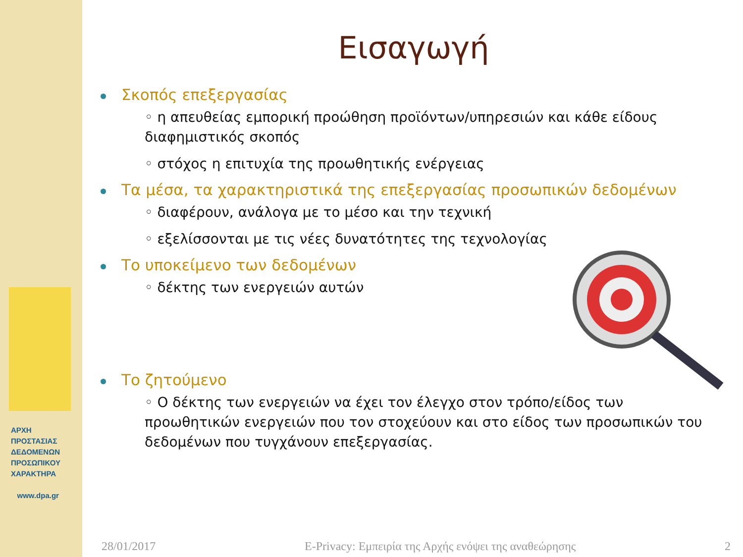ΑΡΧΗ
ΠΡΟΣΤΑΣΙΑΣ
ΔΕΔΟΜΕΝΩΝ
ΠΡΟΣΩΠΙΚΟΥ
ΧΑΡΑΚΤΗΡΑ
www.dpa.gr
Εισαγωγή
Σκοπός επεξεργασίας
◦ η απευθείας εμπορική προώθηση προϊόντων/υπηρεσιών και κάθε είδους διαφημιστικός σκοπός
◦ στόχος η επιτυχία της προωθητικής ενέργειας
Τα μέσα, τα χαρακτηριστικά της επεξεργασίας προσωπικών δεδομένων
◦ διαφέρουν, ανάλογα με το μέσο και την τεχνική
◦ εξελίσσονται με τις νέες δυνατότητες της τεχνολογίας
Το υποκείμενο των δεδομένων
◦ δέκτης των ενεργειών αυτών
Το ζητούμενο
◦ Ο δέκτης των ενεργειών να έχει τον έλεγχο στον τρόπο/είδος των προωθητικών ενεργειών που τον στοχεύουν και στο είδος των προσωπικών του δεδομένων που τυγχάνουν επεξεργασίας.
28/01/2017 E-Privacy: Εμπειρία της Αρχής ενόψει της αναθεώρησης 2